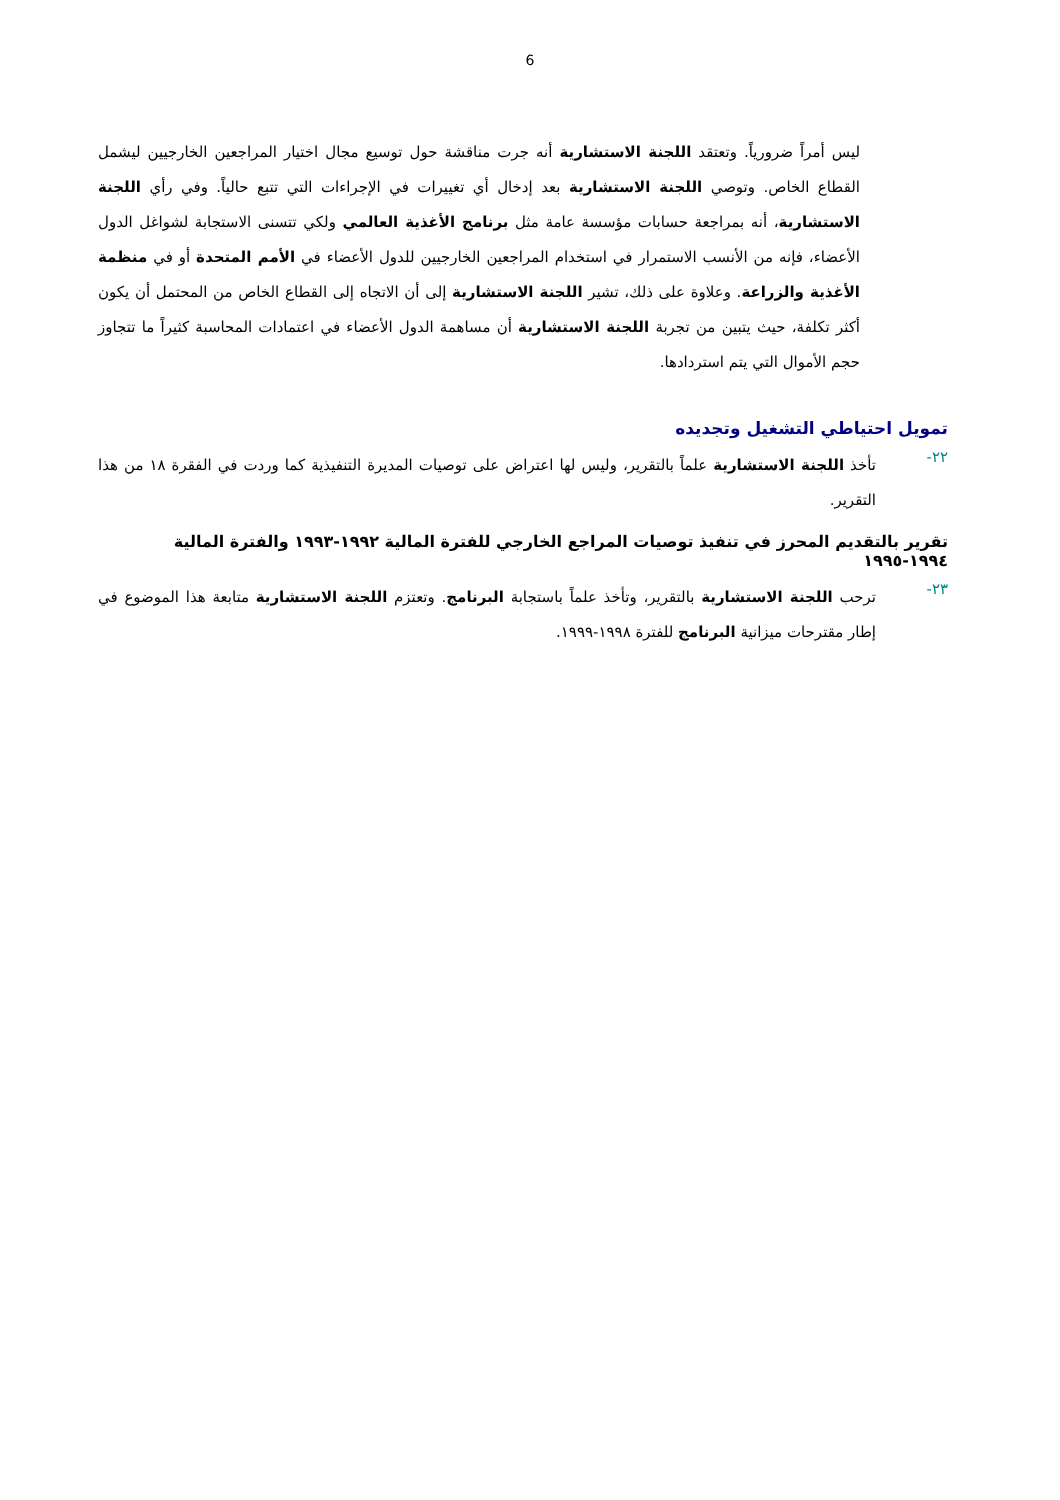6
ليس أمراً ضرورياً. وتعتقد اللجنة الاستشارية أنه جرت مناقشة حول توسيع مجال اختيار المراجعين الخارجيين ليشمل القطاع الخاص. وتوصي اللجنة الاستشارية بعد إدخال أي تغييرات في الإجراءات التي تتبع حالياً. وفي رأي اللجنة الاستشارية، أنه بمراجعة حسابات مؤسسة عامة مثل برنامج الأغذية العالمي ولكي تتسنى الاستجابة لشواغل الدول الأعضاء، فإنه من الأنسب الاستمرار في استخدام المراجعين الخارجيين للدول الأعضاء في الأمم المتحدة أو في منظمة الأغذية والزراعة. وعلاوة على ذلك، تشير اللجنة الاستشارية إلى أن الاتجاه إلى القطاع الخاص من المحتمل أن يكون أكثر تكلفة، حيث يتبين من تجربة اللجنة الاستشارية أن مساهمة الدول الأعضاء في اعتمادات المحاسبة كثيراً ما تتجاوز حجم الأموال التي يتم استردادها.
تمويل احتياطي التشغيل وتجديده
٢٢-
تأخذ اللجنة الاستشارية علماً بالتقرير، وليس لها اعتراض على توصيات المديرة التنفيذية كما وردت في الفقرة ١٨ من هذا التقرير.
تقرير بالتقديم المحرز في تنفيذ توصيات المراجع الخارجي للفترة المالية ١٩٩٢-١٩٩٣ والفترة المالية ١٩٩٤-١٩٩٥
٢٣-
ترحب اللجنة الاستشارية بالتقرير، وتأخذ علماً باستجابة البرنامج. وتعتزم اللجنة الاستشارية متابعة هذا الموضوع في إطار مقترحات ميزانية البرنامج للفترة ١٩٩٨-١٩٩٩.